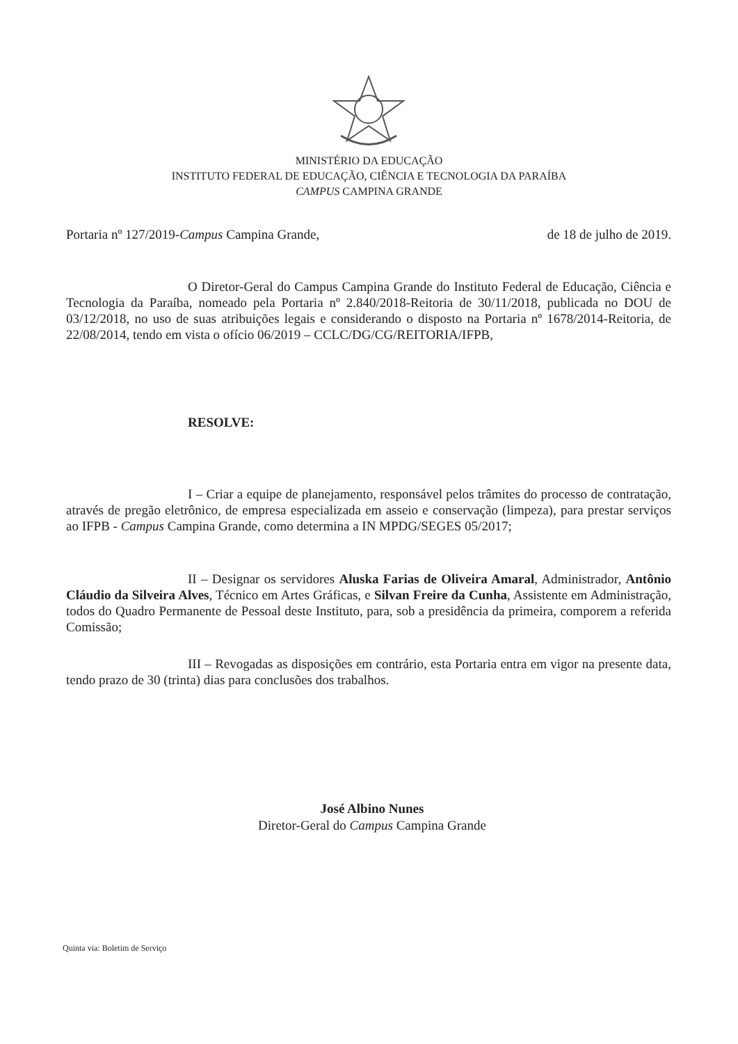MINISTÉRIO DA EDUCAÇÃO
INSTITUTO FEDERAL DE EDUCAÇÃO, CIÊNCIA E TECNOLOGIA DA PARAÍBA
CAMPUS CAMPINA GRANDE
Portaria nº 127/2019-Campus Campina Grande, de 18 de julho de 2019.
O Diretor-Geral do Campus Campina Grande do Instituto Federal de Educação, Ciência e Tecnologia da Paraíba, nomeado pela Portaria nº 2.840/2018-Reitoria de 30/11/2018, publicada no DOU de 03/12/2018, no uso de suas atribuições legais e considerando o disposto na Portaria nº 1678/2014-Reitoria, de 22/08/2014, tendo em vista o ofício 06/2019 – CCLC/DG/CG/REITORIA/IFPB,
RESOLVE:
I – Criar a equipe de planejamento, responsável pelos trâmites do processo de contratação, através de pregão eletrônico, de empresa especializada em asseio e conservação (limpeza), para prestar serviços ao IFPB - Campus Campina Grande, como determina a IN MPDG/SEGES 05/2017;
II – Designar os servidores Aluska Farias de Oliveira Amaral, Administrador, Antônio Cláudio da Silveira Alves, Técnico em Artes Gráficas, e Silvan Freire da Cunha, Assistente em Administração, todos do Quadro Permanente de Pessoal deste Instituto, para, sob a presidência da primeira, comporem a referida Comissão;
III – Revogadas as disposições em contrário, esta Portaria entra em vigor na presente data, tendo prazo de 30 (trinta) dias para conclusões dos trabalhos.
José Albino Nunes
Diretor-Geral do Campus Campina Grande
Quinta via: Boletim de Serviço